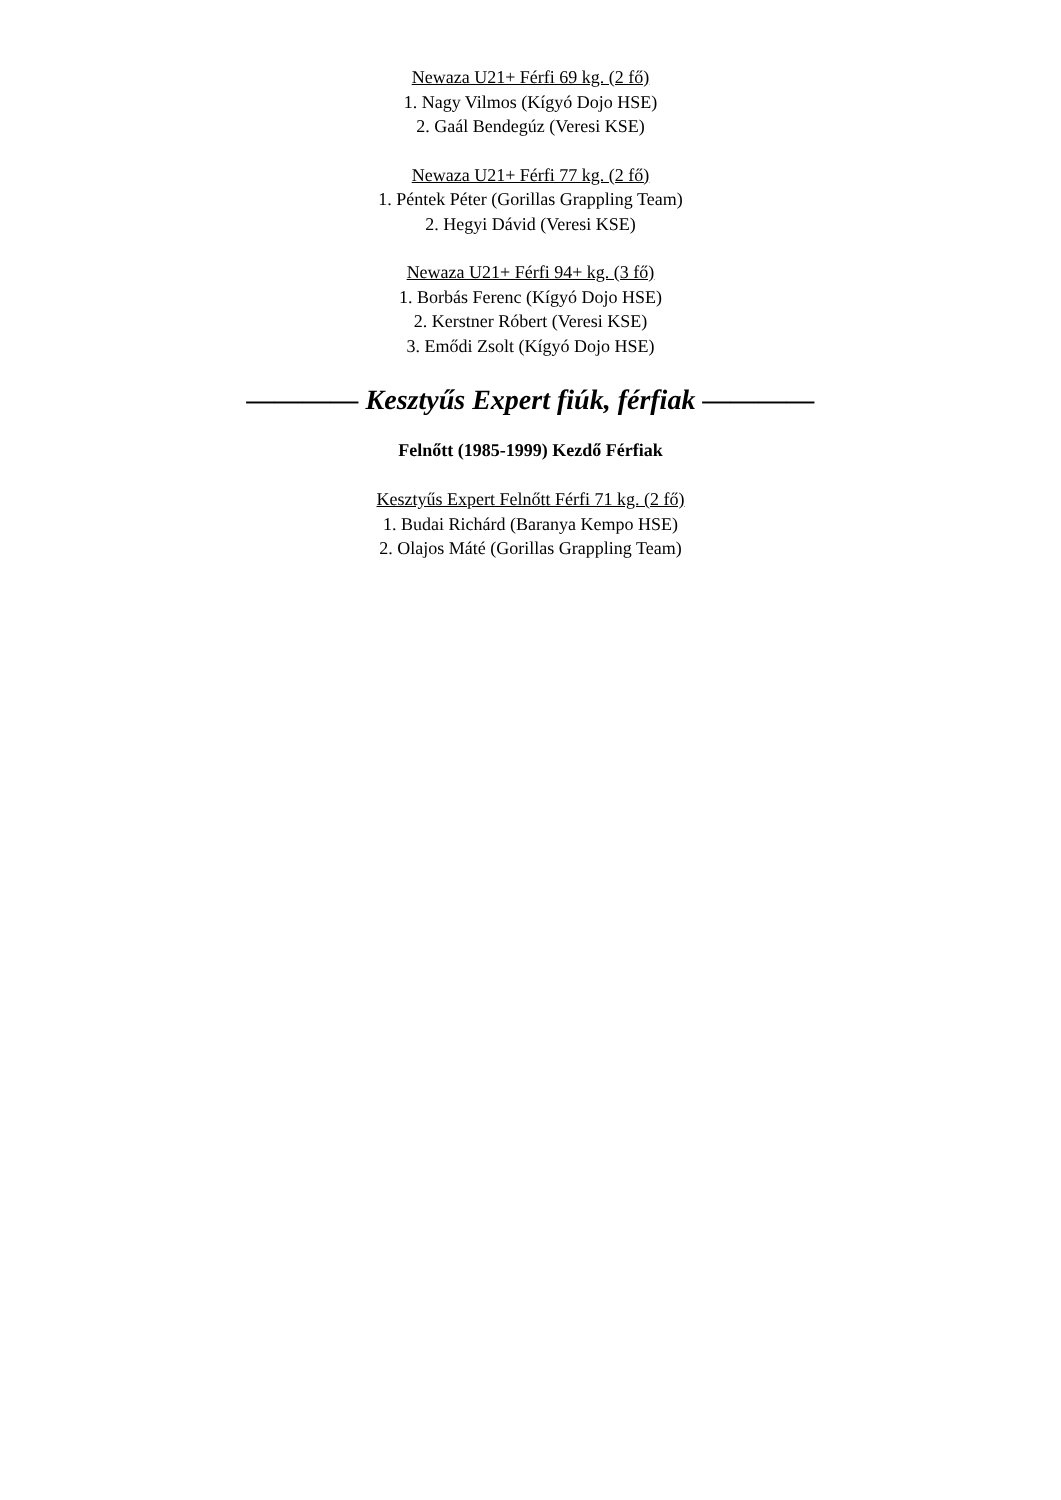Newaza U21+ Férfi 69 kg. (2 fő)
1. Nagy Vilmos (Kígyó Dojo HSE)
2. Gaál Bendegúz (Veresi KSE)
Newaza U21+ Férfi 77 kg. (2 fő)
1. Péntek Péter (Gorillas Grappling Team)
2. Hegyi Dávid (Veresi KSE)
Newaza U21+ Férfi 94+ kg. (3 fő)
1. Borbás Ferenc (Kígyó Dojo HSE)
2. Kerstner Róbert (Veresi KSE)
3. Emődi Zsolt (Kígyó Dojo HSE)
———— Kesztyűs Expert fiúk, férfiak ————
Felnőtt (1985-1999) Kezdő Férfiak
Kesztyűs Expert Felnőtt Férfi 71 kg. (2 fő)
1. Budai Richárd (Baranya Kempo HSE)
2. Olajos Máté (Gorillas Grappling Team)